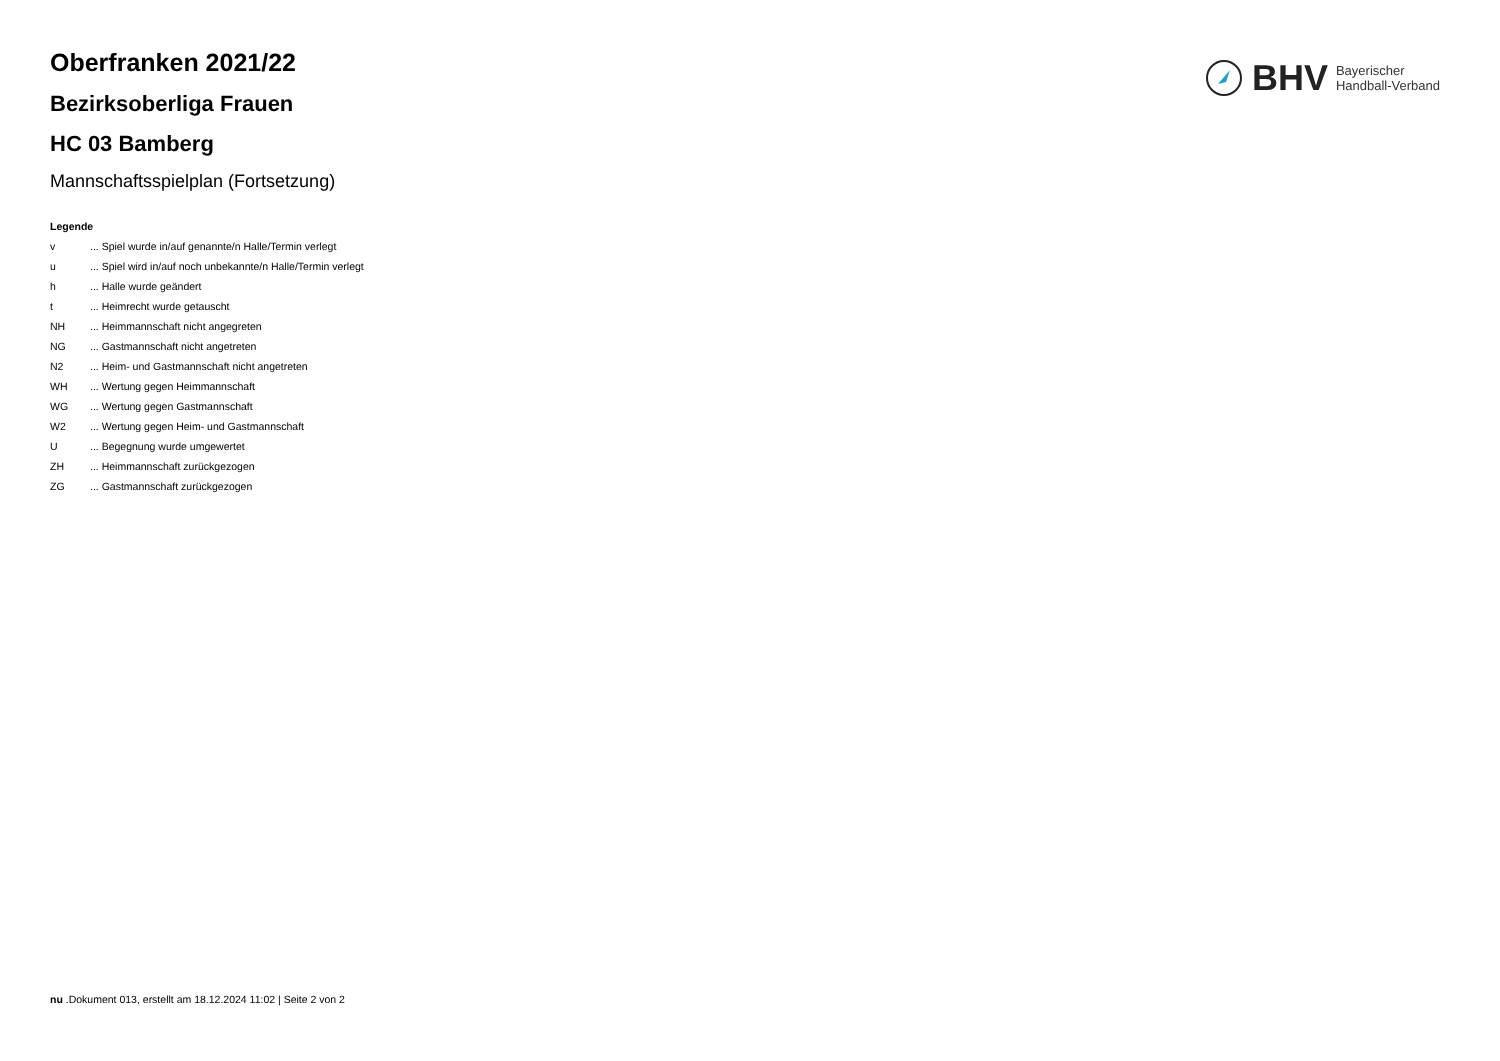BHV
Bayerischer
Handball-Verband
Oberfranken 2021/22
Bezirksoberliga Frauen
HC 03 Bamberg
Mannschaftsspielplan (Fortsetzung)
Legende
v ... Spiel wurde in/auf genannte/n Halle/Termin verlegt
u ... Spiel wird in/auf noch unbekannte/n Halle/Termin verlegt
h ... Halle wurde geändert
t ... Heimrecht wurde getauscht
NH ... Heimmannschaft nicht angegreten
NG ... Gastmannschaft nicht angetreten
N2 ... Heim- und Gastmannschaft nicht angetreten
WH ... Wertung gegen Heimmannschaft
WG ... Wertung gegen Gastmannschaft
W2 ... Wertung gegen Heim- und Gastmannschaft
U ... Begegnung wurde umgewertet
ZH ... Heimmannschaft zurückgezogen
ZG ... Gastmannschaft zurückgezogen
nu .Dokument 013, erstellt am 18.12.2024 11:02 | Seite 2 von 2